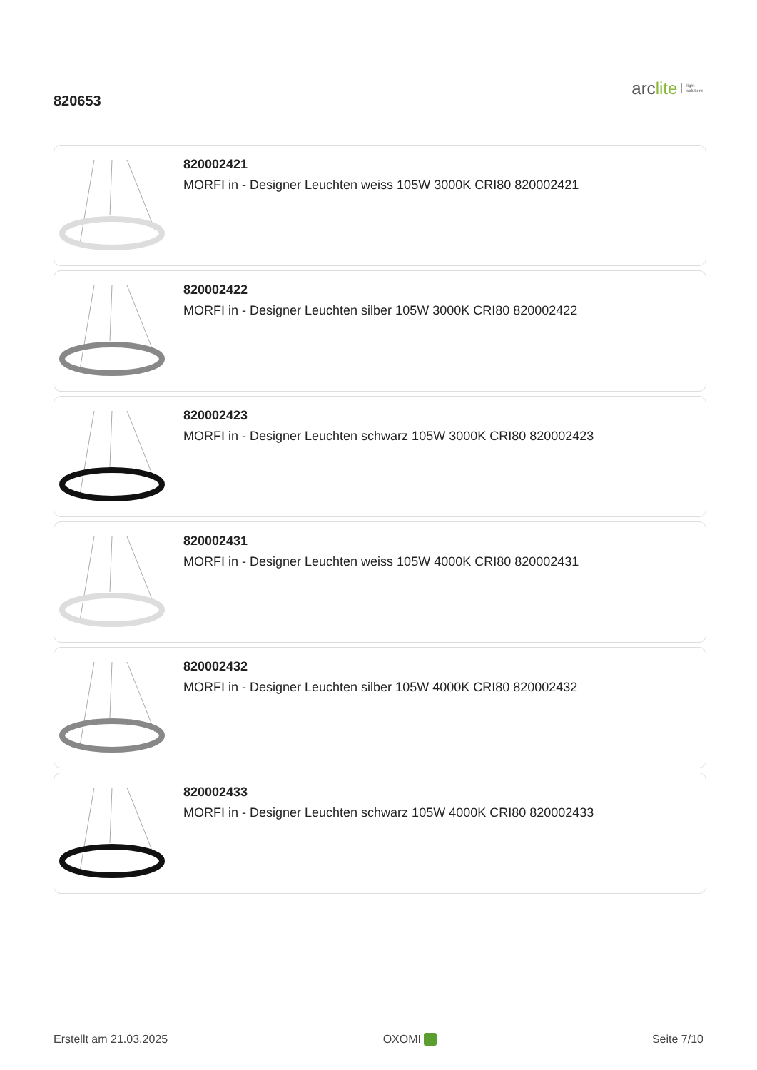820653
arc lite light
solutions
820002421
MORFI in - Designer Leuchten weiss 105W 3000K CRI80 820002421
820002422
MORFI in - Designer Leuchten silber 105W 3000K CRI80 820002422
820002423
MORFI in - Designer Leuchten schwarz 105W 3000K CRI80 820002423
820002431
MORFI in - Designer Leuchten weiss 105W 4000K CRI80 820002431
820002432
MORFI in - Designer Leuchten silber 105W 4000K CRI80 820002432
820002433
MORFI in - Designer Leuchten schwarz 105W 4000K CRI80 820002433
Erstellt am 21.03.2025 OXOMI Seite 7/10